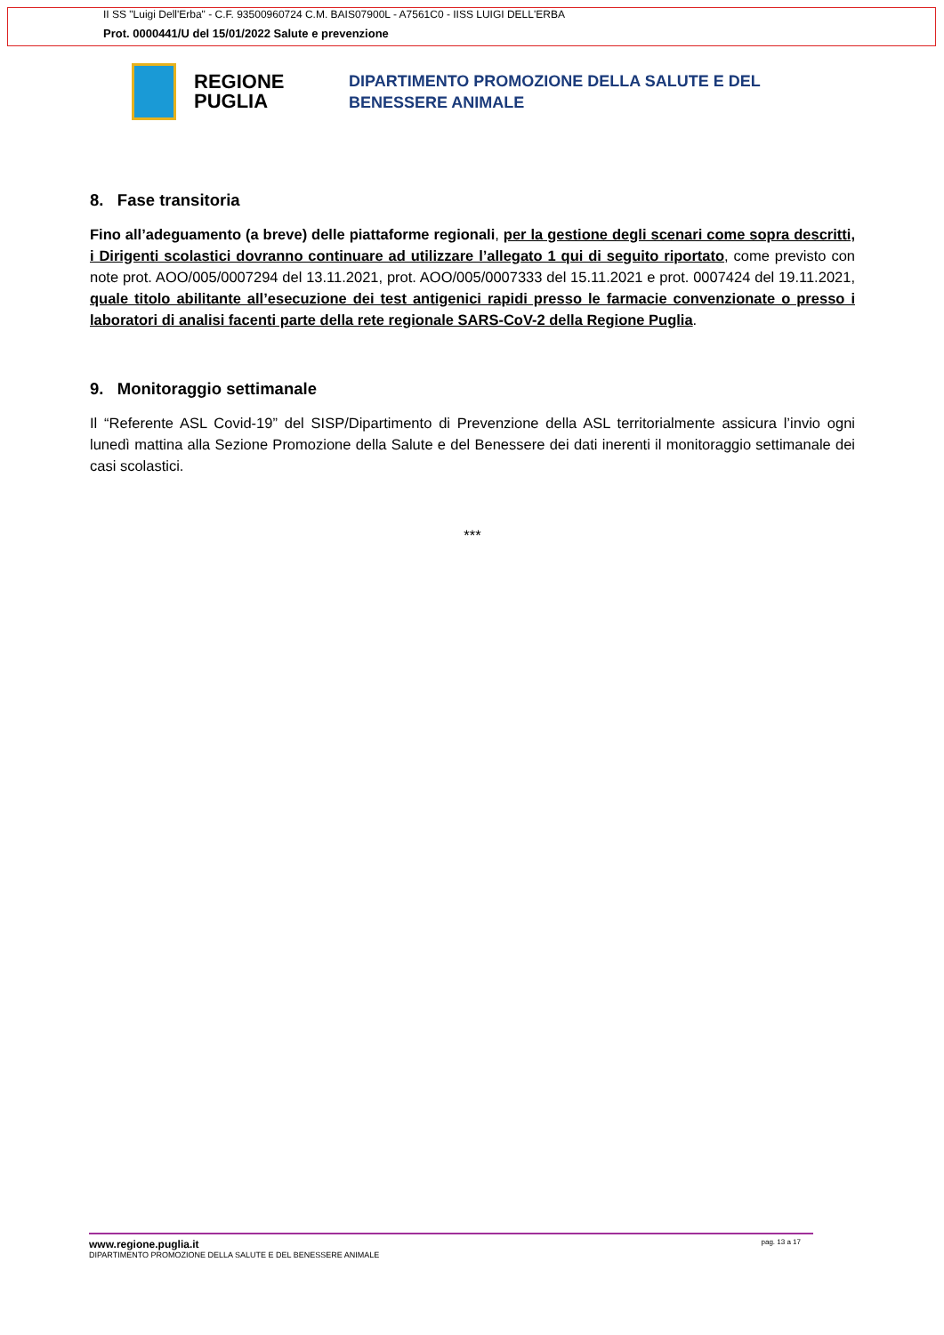II SS "Luigi Dell'Erba" - C.F. 93500960724 C.M. BAIS07900L - A7561C0 - IISS LUIGI DELL'ERBA
Prot. 0000441/U del 15/01/2022 Salute e prevenzione
REGIONE PUGLIA
DIPARTIMENTO PROMOZIONE DELLA SALUTE E DEL
BENESSERE ANIMALE
8. Fase transitoria
Fino all’adeguamento (a breve) delle piattaforme regionali, per la gestione degli scenari come sopra descritti, i Dirigenti scolastici dovranno continuare ad utilizzare l’allegato 1 qui di seguito riportato, come previsto con note prot. AOO/005/0007294 del 13.11.2021, prot. AOO/005/0007333 del 15.11.2021 e prot. 0007424 del 19.11.2021, quale titolo abilitante all’esecuzione dei test antigenici rapidi presso le farmacie convenzionate o presso i laboratori di analisi facenti parte della rete regionale SARS-CoV-2 della Regione Puglia.
9. Monitoraggio settimanale
Il “Referente ASL Covid-19” del SISP/Dipartimento di Prevenzione della ASL territorialmente assicura l’invio ogni lunedì mattina alla Sezione Promozione della Salute e del Benessere dei dati inerenti il monitoraggio settimanale dei casi scolastici.
***
pag. 13 a 17 www.regione.puglia.it
DIPARTIMENTO PROMOZIONE DELLA SALUTE E DEL BENESSERE ANIMALE